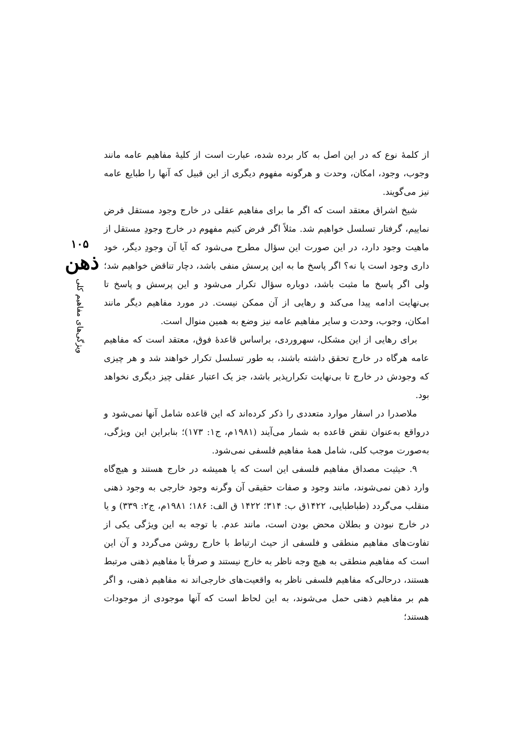۱۰۵
ذهن
ویژگی‌های مفاهیم کلی
از کلمهٔ نوع که در این اصل به کار برده شده، عبارت است از کلیهٔ مفاهیم عامه مانند وجوب، وجود، امکان، وحدت و هرگونه مفهوم دیگری از این قبیل که آنها را طبایع عامه نیز می‌گویند.
شیخ اشراق معتقد است که اگر ما برای مفاهیم عقلی در خارج وجود مستقل فرض نماییم، گرفتار تسلسل خواهیم شد. مثلاً اگر فرض کنیم مفهوم در خارج وجودِ مستقل از ماهیت وجود دارد، در این صورت این سؤال مطرح می‌شود که آیا آن وجودِ دیگر، خود داری وجود است یا نه؟ اگر پاسخ ما به این پرسش منفی باشد، دچار تناقض خواهیم شد؛ ولی اگر پاسخ ما مثبت باشد، دوباره سؤال تکرار می‌شود و این پرسش و پاسخ تا بی‌نهایت ادامه پیدا می‌کند و رهایی از آن ممکن نیست. در مورد مفاهیم دیگر مانند امکان، وجوب، وحدت و سایر مفاهیم عامه نیز وضع به همین منوال است.
برای رهایی از این مشکل، سهروردی، براساس قاعدهٔ فوق، معتقد است که مفاهیم عامه هرگاه در خارج تحقق داشته باشند، به طور تسلسل تکرار خواهند شد و هر چیزی که وجودش در خارج تا بی‌نهایت تکرارپذیر باشد، جز یک اعتبار عقلی چیز دیگری نخواهد بود.
ملاصدرا در اسفار موارد متعددی را ذکر کرده‌اند که این قاعده شامل آنها نمی‌شود و درواقع به‌عنوان نقض قاعده به شمار می‌آیند (۱۹۸۱م، ج۱: ۱۷۳)؛ بنابراین این ویژگی، به‌صورت موجب کلی، شامل همهٔ مفاهیم فلسفی نمی‌شود.
۹. حیثیت مصداق مفاهیم فلسفی این است که یا همیشه در خارج هستند و هیچ‌گاه وارد ذهن نمی‌شوند، مانند وجود و صفات حقیقی آن وگرنه وجود خارجی به وجود ذهنی منقلب می‌گردد (طباطبایی، ۱۴۲۲ق ب: ۳۱۴؛ ۱۴۲۲ ق الف: ۱۸۶؛ ۱۹۸۱م، ج۲: ۳۳۹) و یا در خارج نبودن و بطلان محض بودن است، مانند عدم. با توجه به این ویژگی یکی از تفاوت‌های مفاهیم منطقی و فلسفی از حیث ارتباط با خارج روشن می‌گردد و آن این است که مفاهیم منطقی به هیچ وجه ناظر به خارج نیستند و صرفاً با مفاهیم ذهنی مرتبط هستند، درحالی‌که مفاهیم فلسفی ناظر به واقعیت‌های خارجی‌اند نه مفاهیم ذهنی، و اگر هم بر مفاهیم ذهنی حمل می‌شوند، به این لحاظ است که آنها موجودی از موجودات هستند؛